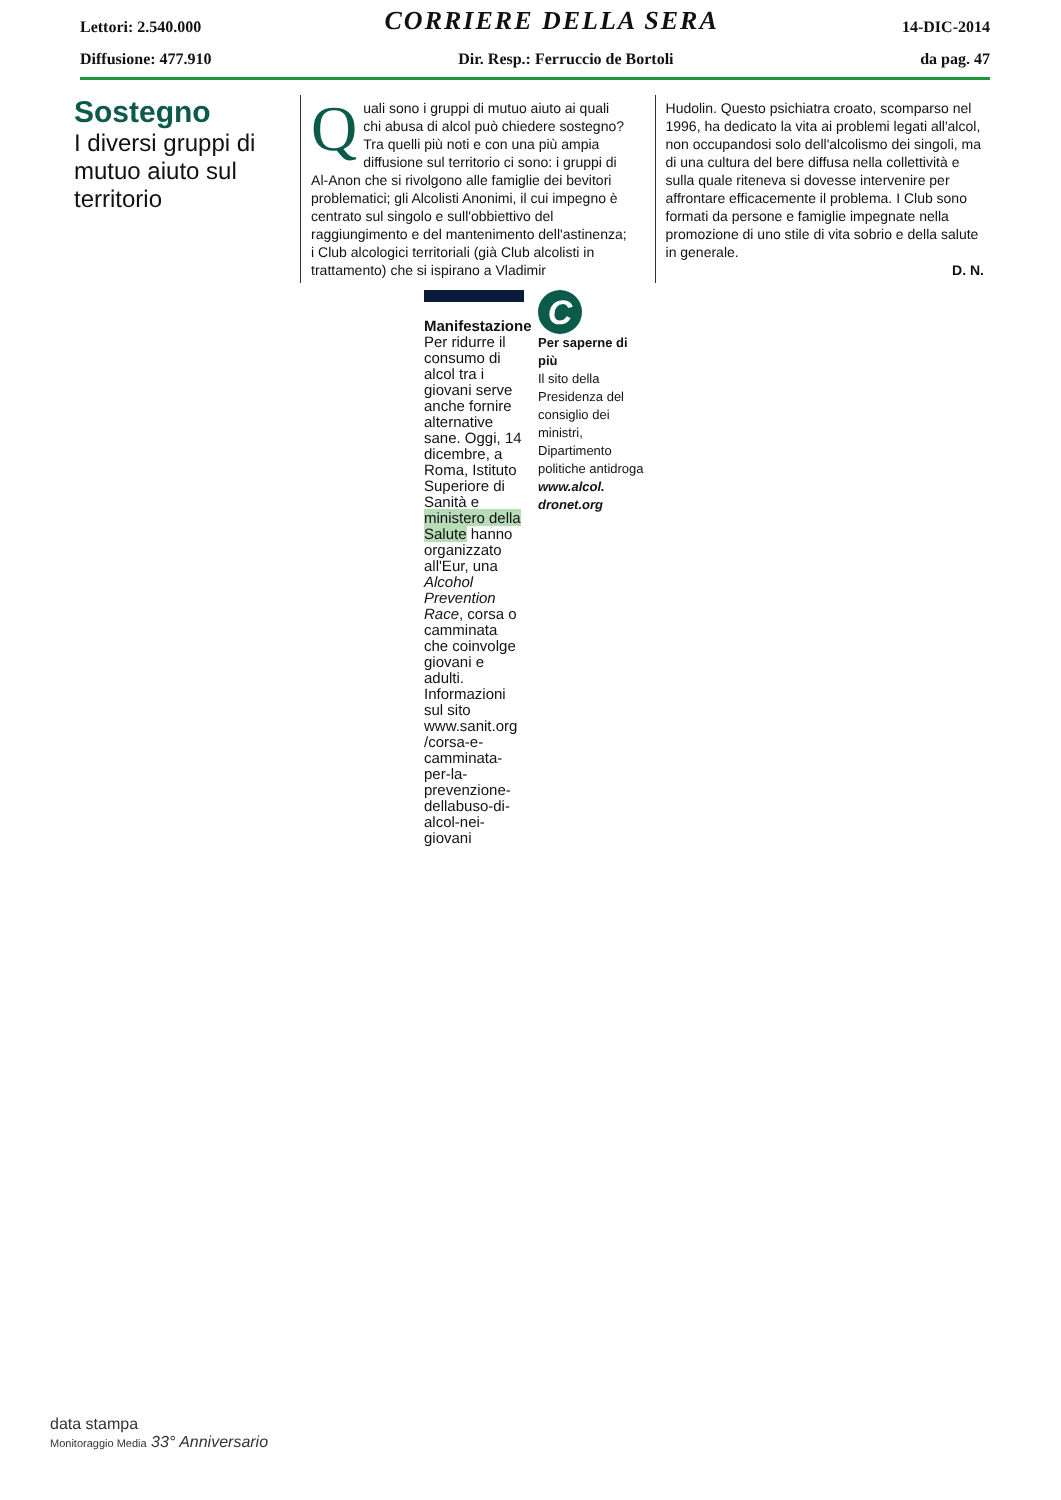Lettori: 2.540.000 CORRIERE DELLA SERA 14-DIC-2014
Diffusione: 477.910 Dir. Resp.: Ferruccio de Bortoli da pag. 47
Sostegno
I diversi gruppi di mutuo aiuto sul territorio
Quali sono i gruppi di mutuo aiuto ai quali chi abusa di alcol può chiedere sostegno? Tra quelli più noti e con una più ampia diffusione sul territorio ci sono: i gruppi di Al-Anon che si rivolgono alle famiglie dei bevitori problematici; gli Alcolisti Anonimi, il cui impegno è centrato sul singolo e sull'obbiettivo del raggiungimento e del mantenimento dell'astinenza; i Club alcologici territoriali (già Club alcolisti in trattamento) che si ispirano a Vladimir
Hudolin. Questo psichiatra croato, scomparso nel 1996, ha dedicato la vita ai problemi legati all'alcol, non occupandosi solo dell'alcolismo dei singoli, ma di una cultura del bere diffusa nella collettività e sulla quale riteneva si dovesse intervenire per affrontare efficacemente il problema. I Club sono formati da persone e famiglie impegnate nella promozione di uno stile di vita sobrio e della salute in generale.
D. N.
Manifestazione
Per ridurre il consumo di alcol tra i giovani serve anche fornire alternative sane. Oggi, 14 dicembre, a Roma, Istituto Superiore di Sanità e ministero della Salute hanno organizzato all'Eur, una Alcohol Prevention Race, corsa o camminata che coinvolge giovani e adulti. Informazioni sul sito www.sanit.org /corsa-e-camminata-per-la-prevenzione-dellabuso-di-alcol-nei-giovani
C
Per saperne di più
Il sito della Presidenza del consiglio dei ministri, Dipartimento politiche antidroga www.alcol. dronet.org
data stampa
Monitoraggio Media 33° Anniversario